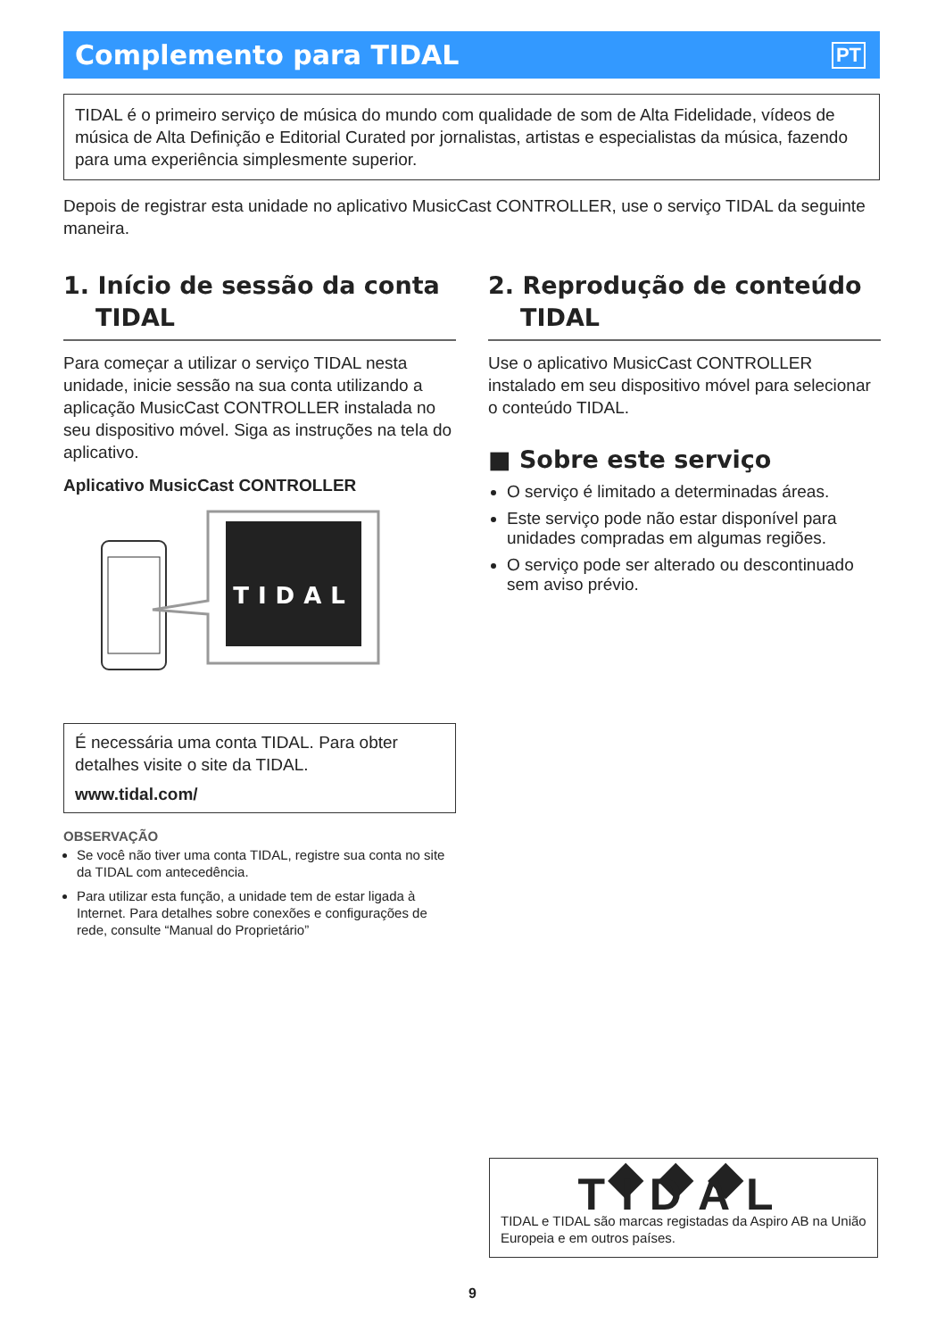Complemento para TIDAL
PT
TIDAL é o primeiro serviço de música do mundo com qualidade de som de Alta Fidelidade, vídeos de música de Alta Definição e Editorial Curated por jornalistas, artistas e especialistas da música, fazendo para uma experiência simplesmente superior.
Depois de registrar esta unidade no aplicativo MusicCast CONTROLLER, use o serviço TIDAL da seguinte maneira.
1. Início de sessão da conta TIDAL
Para começar a utilizar o serviço TIDAL nesta unidade, inicie sessão na sua conta utilizando a aplicação MusicCast CONTROLLER instalada no seu dispositivo móvel. Siga as instruções na tela do aplicativo.
Aplicativo MusicCast CONTROLLER
TIDAL
É necessária uma conta TIDAL. Para obter detalhes visite o site da TIDAL.
www.tidal.com/
OBSERVAÇÃO
Se você não tiver uma conta TIDAL, registre sua conta no site da TIDAL com antecedência.
Para utilizar esta função, a unidade tem de estar ligada à Internet. Para detalhes sobre conexões e configurações de rede, consulte “Manual do Proprietário”
2. Reprodução de conteúdo TIDAL
Use o aplicativo MusicCast CONTROLLER instalado em seu dispositivo móvel para selecionar o conteúdo TIDAL.
■ Sobre este serviço
O serviço é limitado a determinadas áreas.
Este serviço pode não estar disponível para unidades compradas em algumas regiões.
O serviço pode ser alterado ou descontinuado sem aviso prévio.
◆◆◆ TIDAL
TIDAL e TIDAL são marcas registadas da Aspiro AB na União Europeia e em outros países.
9